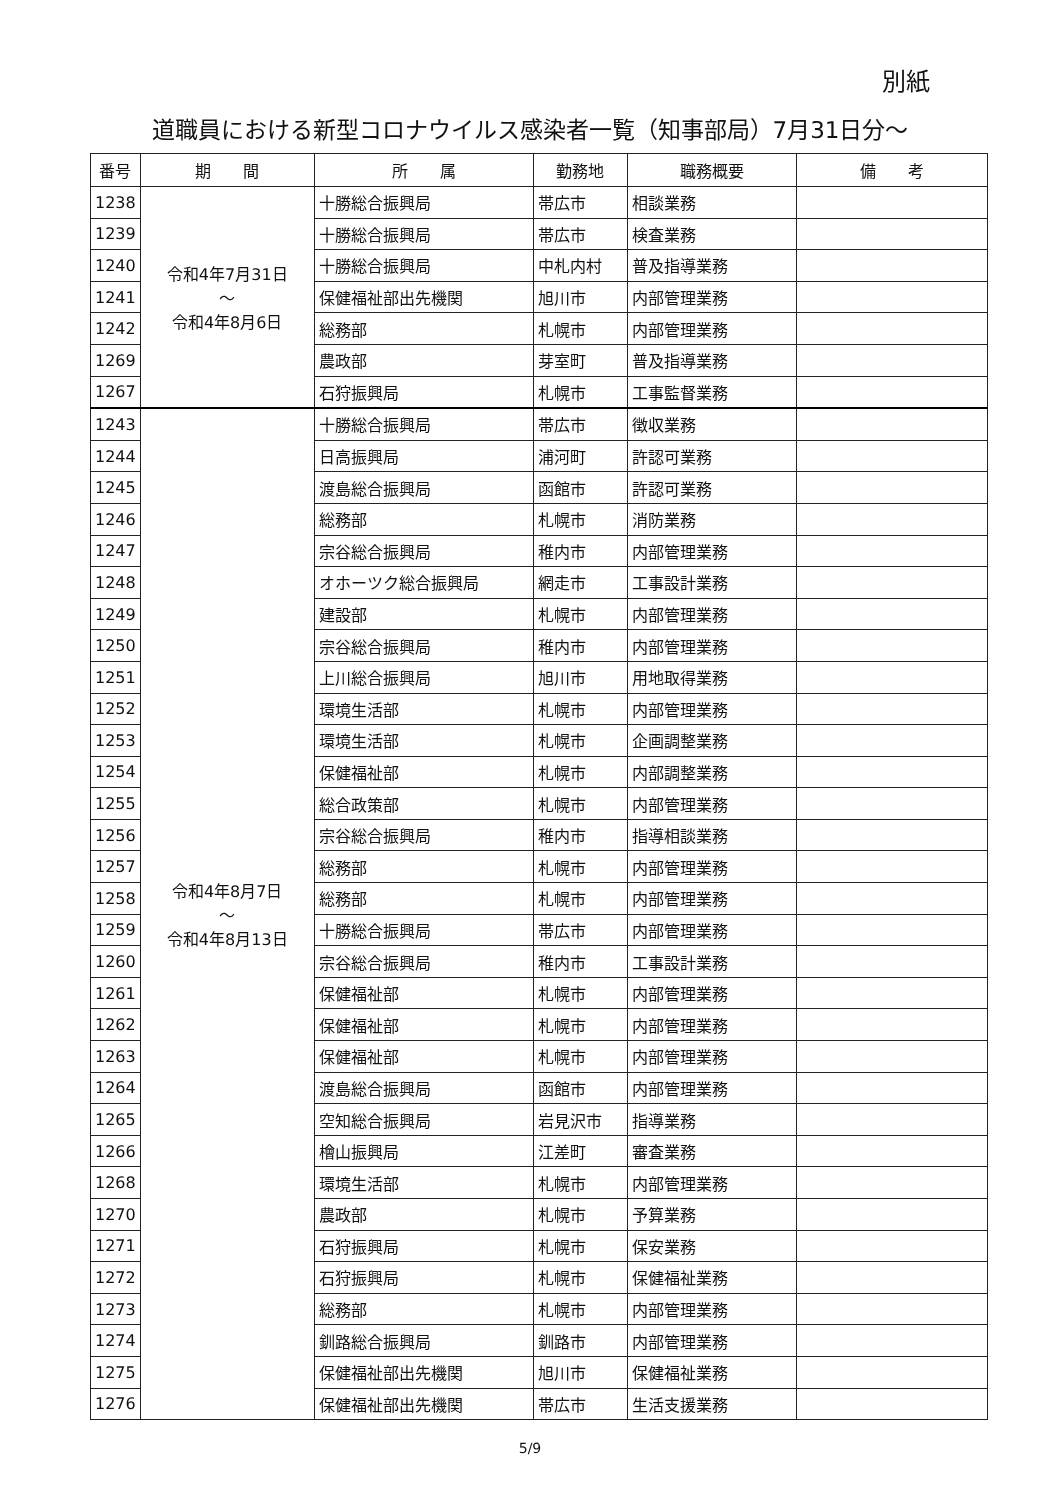別紙
道職員における新型コロナウイルス感染者一覧（知事部局）7月31日分～
| 番号 | 期 間 | 所 属 | 勤務地 | 職務概要 | 備 考 |
| --- | --- | --- | --- | --- | --- |
| 1238 | 令和4年7月31日 ～ 令和4年8月6日 | 十勝総合振興局 | 帯広市 | 相談業務 | |
| 1239 | | 十勝総合振興局 | 帯広市 | 検査業務 | |
| 1240 | | 十勝総合振興局 | 中札内村 | 普及指導業務 | |
| 1241 | | 保健福祉部出先機関 | 旭川市 | 内部管理業務 | |
| 1242 | | 総務部 | 札幌市 | 内部管理業務 | |
| 1269 | | 農政部 | 芽室町 | 普及指導業務 | |
| 1267 | | 石狩振興局 | 札幌市 | 工事監督業務 | |
| 1243 | 令和4年8月7日 ～ 令和4年8月13日 | 十勝総合振興局 | 帯広市 | 徴収業務 | |
| 1244 | | 日高振興局 | 浦河町 | 許認可業務 | |
| 1245 | | 渡島総合振興局 | 函館市 | 許認可業務 | |
| 1246 | | 総務部 | 札幌市 | 消防業務 | |
| 1247 | | 宗谷総合振興局 | 稚内市 | 内部管理業務 | |
| 1248 | | オホーツク総合振興局 | 網走市 | 工事設計業務 | |
| 1249 | | 建設部 | 札幌市 | 内部管理業務 | |
| 1250 | | 宗谷総合振興局 | 稚内市 | 内部管理業務 | |
| 1251 | | 上川総合振興局 | 旭川市 | 用地取得業務 | |
| 1252 | | 環境生活部 | 札幌市 | 内部管理業務 | |
| 1253 | | 環境生活部 | 札幌市 | 企画調整業務 | |
| 1254 | | 保健福祉部 | 札幌市 | 内部調整業務 | |
| 1255 | | 総合政策部 | 札幌市 | 内部管理業務 | |
| 1256 | | 宗谷総合振興局 | 稚内市 | 指導相談業務 | |
| 1257 | | 総務部 | 札幌市 | 内部管理業務 | |
| 1258 | | 総務部 | 札幌市 | 内部管理業務 | |
| 1259 | | 十勝総合振興局 | 帯広市 | 内部管理業務 | |
| 1260 | | 宗谷総合振興局 | 稚内市 | 工事設計業務 | |
| 1261 | | 保健福祉部 | 札幌市 | 内部管理業務 | |
| 1262 | | 保健福祉部 | 札幌市 | 内部管理業務 | |
| 1263 | | 保健福祉部 | 札幌市 | 内部管理業務 | |
| 1264 | | 渡島総合振興局 | 函館市 | 内部管理業務 | |
| 1265 | | 空知総合振興局 | 岩見沢市 | 指導業務 | |
| 1266 | | 檜山振興局 | 江差町 | 審査業務 | |
| 1268 | | 環境生活部 | 札幌市 | 内部管理業務 | |
| 1270 | | 農政部 | 札幌市 | 予算業務 | |
| 1271 | | 石狩振興局 | 札幌市 | 保安業務 | |
| 1272 | | 石狩振興局 | 札幌市 | 保健福祉業務 | |
| 1273 | | 総務部 | 札幌市 | 内部管理業務 | |
| 1274 | | 釧路総合振興局 | 釧路市 | 内部管理業務 | |
| 1275 | | 保健福祉部出先機関 | 旭川市 | 保健福祉業務 | |
| 1276 | | 保健福祉部出先機関 | 帯広市 | 生活支援業務 | |
5/9